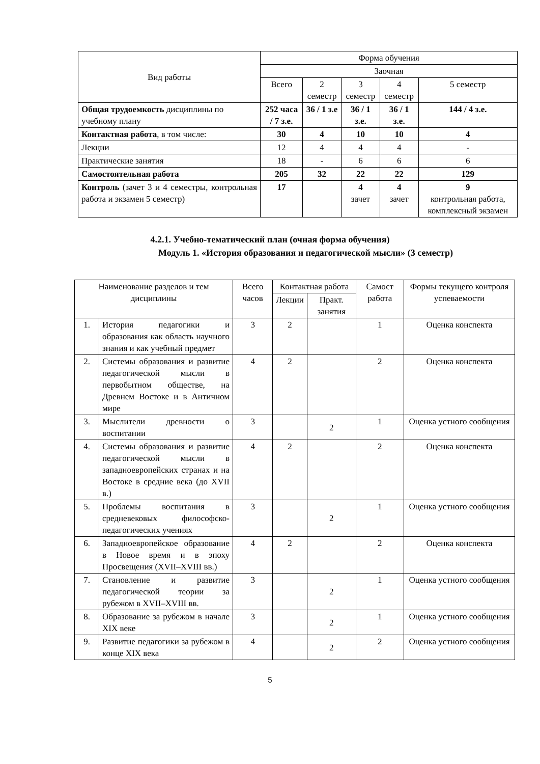| Вид работы | Форма обучения | | | | |
| --- | --- | --- | --- | --- | --- |
| | Заочная | | | | |
| | Всего | 2 семестр | 3 семестр | 4 семестр | 5 семестр |
| Общая трудоемкость дисциплины по учебному плану | 252 часа / 7 з.е. | 36 / 1 з.е | 36 / 1 з.е. | 36 / 1 з.е. | 144 / 4 з.е. |
| Контактная работа , в том числе: | 30 | 4 | 10 | 10 | 4 |
| Лекции | 12 | 4 | 4 | 4 | - |
| Практические занятия | 18 | - | 6 | 6 | 6 |
| Самостоятельная работа | 205 | 32 | 22 | 22 | 129 |
| Контроль (зачет 3 и 4 семестры, контрольная работа и экзамен 5 семестр) | 17 | | 4 зачет | 4 зачет | 9 контрольная работа, комплексный экзамен |
4.2.1. Учебно-тематический план (очная форма обучения)
Модуль 1. «История образования и педагогической мысли» (3 семестр)
| Наименование разделов и тем дисциплины | | Всего часов | Контактная работа | | Самост работа | Формы текущего контроля успеваемости |
| | | | Лекции | Практ. занятия | | |
| 1. | История педагогики и образования как область научного знания и как учебный предмет | 3 | 2 | | 1 | Оценка конспекта |
| 2. | Системы образования и развитие педагогической мысли в первобытном обществе, на Древнем Востоке и в Античном мире | 4 | 2 | | 2 | Оценка конспекта |
| 3. | Мыслители древности о воспитании | 3 | | 2 | 1 | Оценка устного сообщения |
| 4. | Системы образования и развитие педагогической мысли в западноевропейских странах и на Востоке в средние века (до XVII в.) | 4 | 2 | | 2 | Оценка конспекта |
| 5. | Проблемы воспитания в средневековых философско-педагогических учениях | 3 | | 2 | 1 | Оценка устного сообщения |
| 6. | Западноевропейское образование в Новое время и в эпоху Просвещения (XVII–XVIII вв.) | 4 | 2 | | 2 | Оценка конспекта |
| 7. | Становление и развитие педагогической теории за рубежом в XVII–XVIII вв. | 3 | | 2 | 1 | Оценка устного сообщения |
| 8. | Образование за рубежом в начале XIX веке | 3 | | 2 | 1 | Оценка устного сообщения |
| 9. | Развитие педагогики за рубежом в конце XIX века | 4 | | 2 | 2 | Оценка устного сообщения |
5